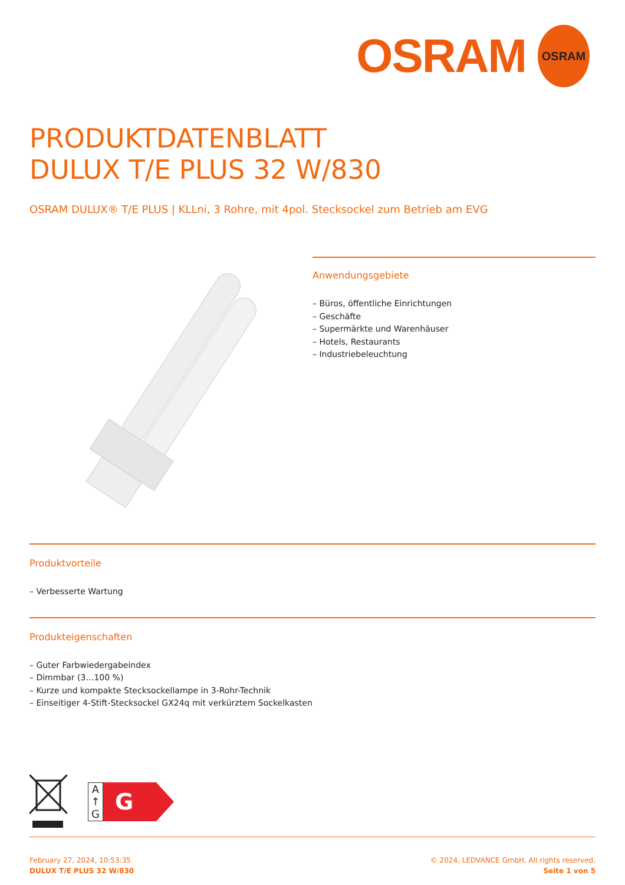OSRAM
OSRAM
PRODUKTDATENBLATT
DULUX T/E PLUS 32 W/830
OSRAM DULUX® T/E PLUS | KLLni, 3 Rohre, mit 4pol. Stecksockel zum Betrieb am EVG
Anwendungsgebiete
– Büros, öffentliche Einrichtungen
– Geschäfte
– Supermärkte und Warenhäuser
– Hotels, Restaurants
– Industriebeleuchtung
Produktvorteile
– Verbesserte Wartung
Produkteigenschaften
– Guter Farbwiedergabeindex
– Dimmbar (3…100 %)
– Kurze und kompakte Stecksockellampe in 3-Rohr-Technik
– Einseitiger 4-Stift-Stecksockel GX24q mit verkürztem Sockelkasten
A
↑
G
G
February 27, 2024, 10:53:35
DULUX T/E PLUS 32 W/830
© 2024, LEDVANCE GmbH. All rights reserved.
Seite 1 von 5